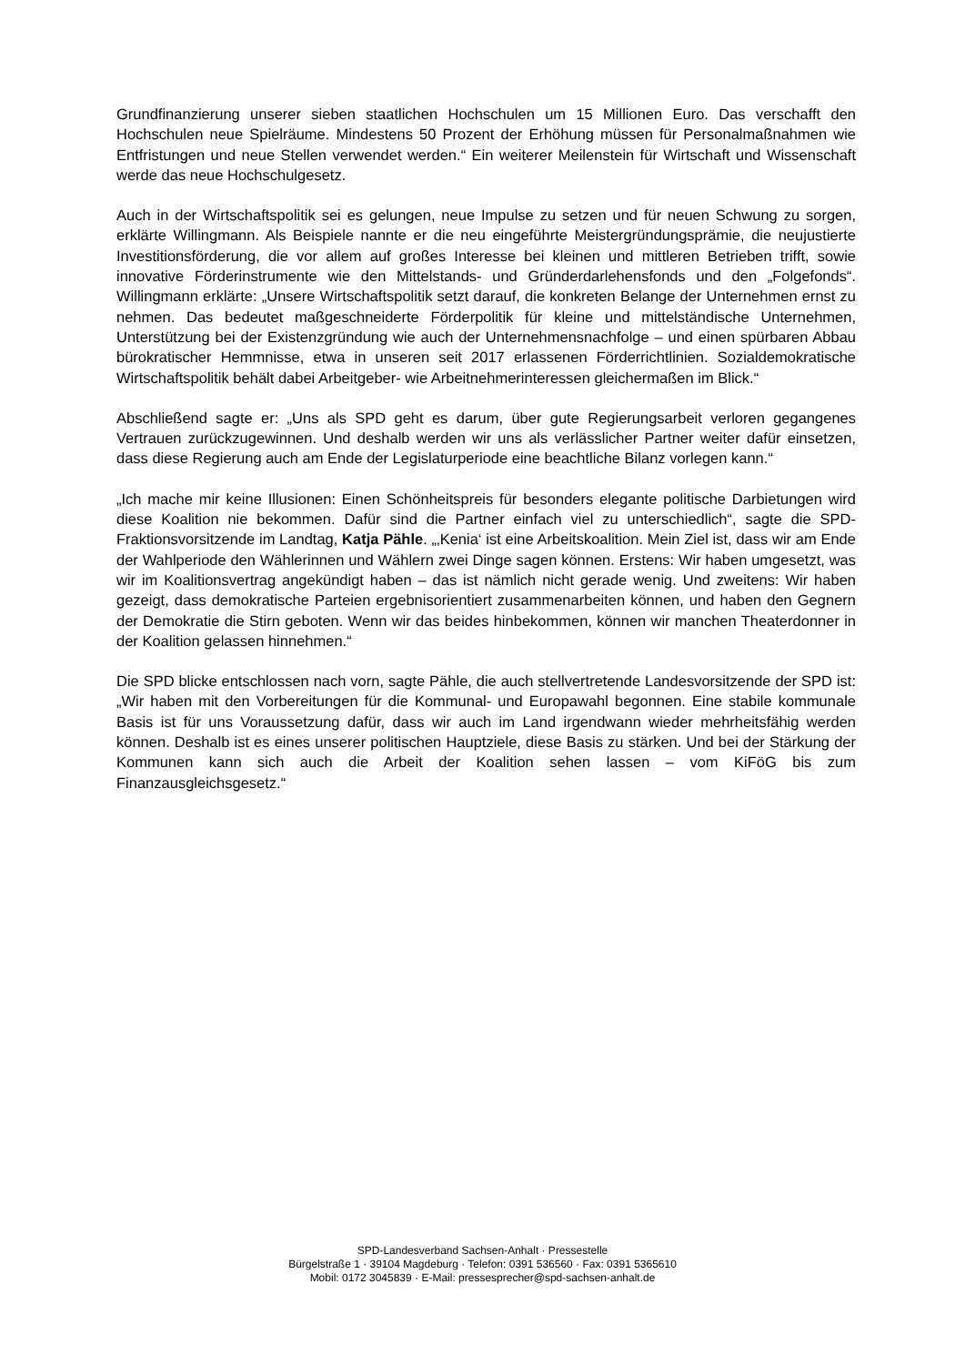Grundfinanzierung unserer sieben staatlichen Hochschulen um 15 Millionen Euro. Das verschafft den Hochschulen neue Spielräume. Mindestens 50 Prozent der Erhöhung müssen für Personalmaßnahmen wie Entfristungen und neue Stellen verwendet werden.“ Ein weiterer Meilenstein für Wirtschaft und Wissenschaft werde das neue Hochschulgesetz.
Auch in der Wirtschaftspolitik sei es gelungen, neue Impulse zu setzen und für neuen Schwung zu sorgen, erklärte Willingmann. Als Beispiele nannte er die neu eingeführte Meistergründungsprämie, die neujustierte Investitionsförderung, die vor allem auf großes Interesse bei kleinen und mittleren Betrieben trifft, sowie innovative Förderinstrumente wie den Mittelstands- und Gründerdarlehensfonds und den „Folgefonds“. Willingmann erklärte: „Unsere Wirtschaftspolitik setzt darauf, die konkreten Belange der Unternehmen ernst zu nehmen. Das bedeutet maßgeschneiderte Förderpolitik für kleine und mittelständische Unternehmen, Unterstützung bei der Existenzgründung wie auch der Unternehmensnachfolge – und einen spürbaren Abbau bürokratischer Hemmnisse, etwa in unseren seit 2017 erlassenen Förderrichtlinien. Sozialdemokratische Wirtschaftspolitik behält dabei Arbeitgeber- wie Arbeitnehmerinteressen gleichermaßen im Blick.“
Abschließend sagte er: „Uns als SPD geht es darum, über gute Regierungsarbeit verloren gegangenes Vertrauen zurückzugewinnen. Und deshalb werden wir uns als verlässlicher Partner weiter dafür einsetzen, dass diese Regierung auch am Ende der Legislaturperiode eine beachtliche Bilanz vorlegen kann.“
„Ich mache mir keine Illusionen: Einen Schönheitspreis für besonders elegante politische Darbietungen wird diese Koalition nie bekommen. Dafür sind die Partner einfach viel zu unterschiedlich“, sagte die SPD-Fraktionsvorsitzende im Landtag, Katja Pähle. „‚Kenia‘ ist eine Arbeitskoalition. Mein Ziel ist, dass wir am Ende der Wahlperiode den Wählerinnen und Wählern zwei Dinge sagen können. Erstens: Wir haben umgesetzt, was wir im Koalitionsvertrag angekündigt haben – das ist nämlich nicht gerade wenig. Und zweitens: Wir haben gezeigt, dass demokratische Parteien ergebnisorientiert zusammenarbeiten können, und haben den Gegnern der Demokratie die Stirn geboten. Wenn wir das beides hinbekommen, können wir manchen Theaterdonner in der Koalition gelassen hinnehmen.“
Die SPD blicke entschlossen nach vorn, sagte Pähle, die auch stellvertretende Landesvorsitzende der SPD ist: „Wir haben mit den Vorbereitungen für die Kommunal- und Europawahl begonnen. Eine stabile kommunale Basis ist für uns Voraussetzung dafür, dass wir auch im Land irgendwann wieder mehrheitsfähig werden können. Deshalb ist es eines unserer politischen Hauptziele, diese Basis zu stärken. Und bei der Stärkung der Kommunen kann sich auch die Arbeit der Koalition sehen lassen – vom KiFöG bis zum Finanzausgleichsgesetz.“
SPD-Landesverband Sachsen-Anhalt · Pressestelle
Bürgelstraße 1 · 39104 Magdeburg · Telefon: 0391 536560 · Fax: 0391 5365610
Mobil: 0172 3045839 · E-Mail: pressesprecher@spd-sachsen-anhalt.de